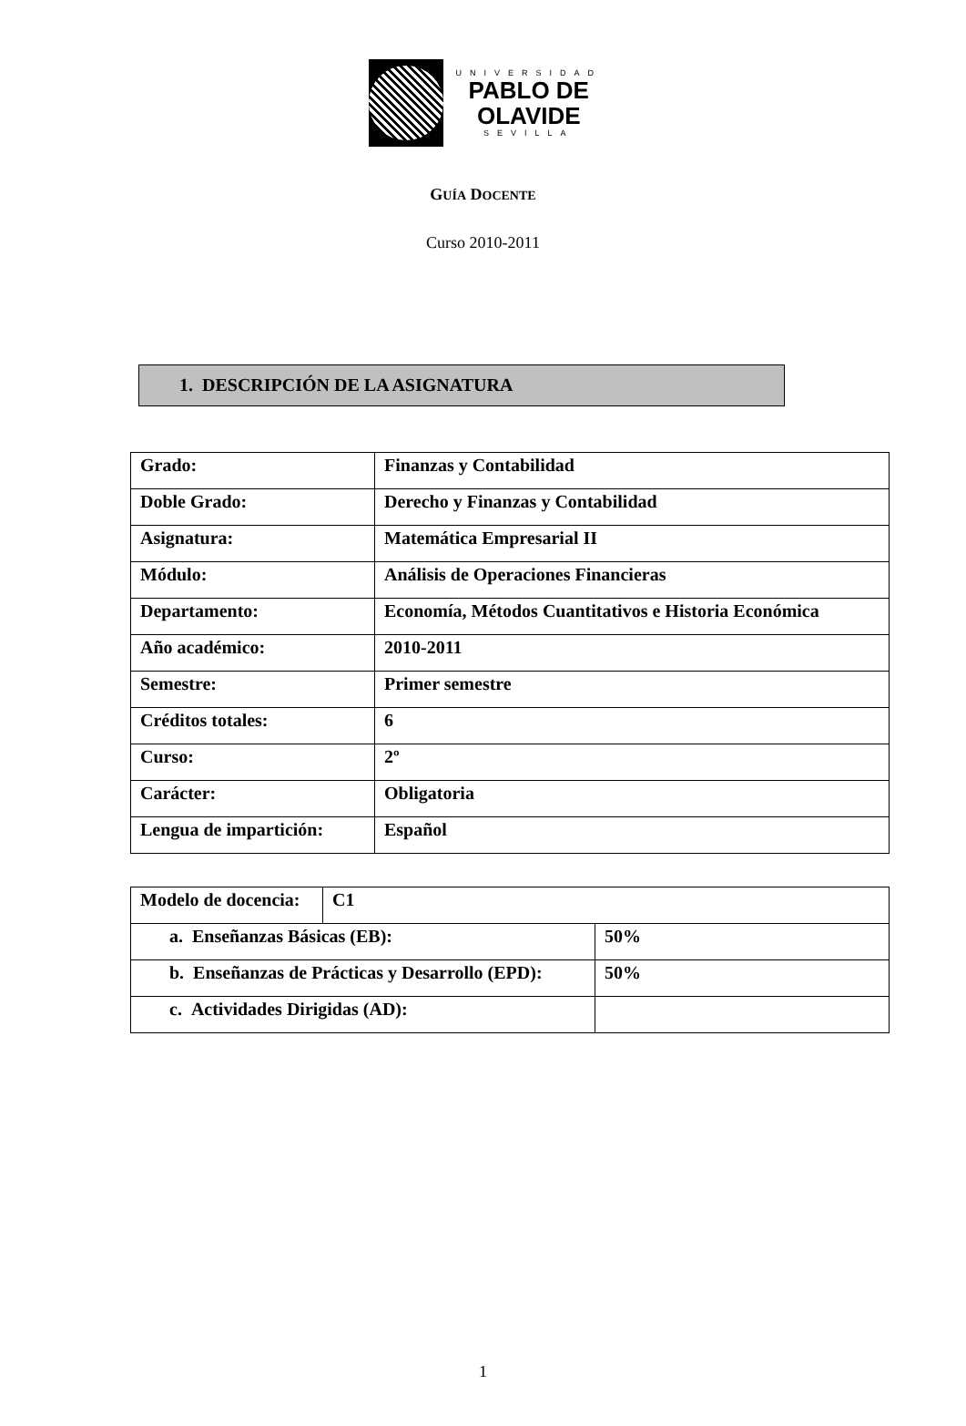UNIVERSIDAD
PABLO DE
OLAVIDE
SEVILLA
GUÍA DOCENTE
Curso 2010-2011
1. DESCRIPCIÓN DE LA ASIGNATURA
| Grado: | Finanzas y Contabilidad |
| Doble Grado: | Derecho y Finanzas y Contabilidad |
| Asignatura: | Matemática Empresarial II |
| Módulo: | Análisis de Operaciones Financieras |
| Departamento: | Economía, Métodos Cuantitativos e Historia Económica |
| Año académico: | 2010-2011 |
| Semestre: | Primer semestre |
| Créditos totales: | 6 |
| Curso: | 2º |
| Carácter: | Obligatoria |
| Lengua de impartición: | Español |
| Modelo de docencia: | C1 | |
| a. Enseñanzas Básicas (EB): | | 50% |
| b. Enseñanzas de Prácticas y Desarrollo (EPD): | | 50% |
| c. Actividades Dirigidas (AD): | | |
1